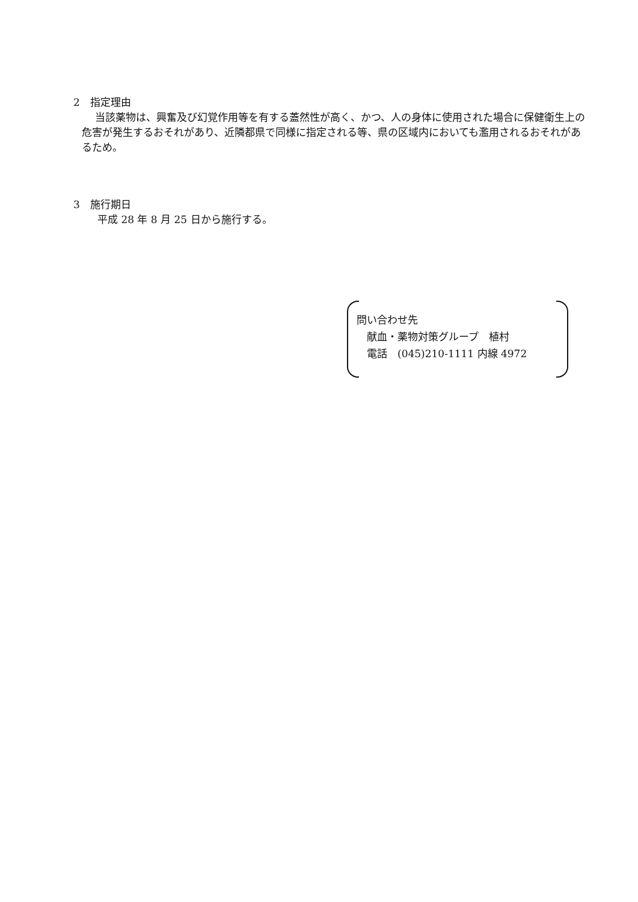2　指定理由
当該薬物は、興奮及び幻覚作用等を有する蓋然性が高く、かつ、人の身体に使用された場合に保健衛生上の危害が発生するおそれがあり、近隣都県で同様に指定される等、県の区域内においても濫用されるおそれがあるため。
3　施行期日
平成 28 年 8 月 25 日から施行する。
問い合わせ先
　献血・薬物対策グループ　植村
　電話　(045)210-1111 内線 4972